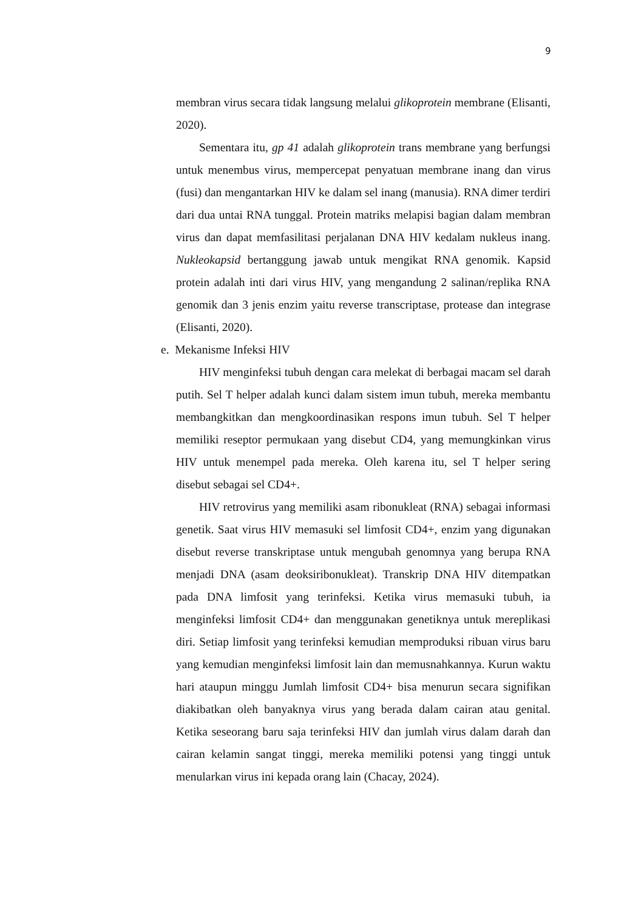9
membran virus secara tidak langsung melalui glikoprotein membrane (Elisanti, 2020).
Sementara itu, gp 41 adalah glikoprotein trans membrane yang berfungsi untuk menembus virus, mempercepat penyatuan membrane inang dan virus (fusi) dan mengantarkan HIV ke dalam sel inang (manusia). RNA dimer terdiri dari dua untai RNA tunggal. Protein matriks melapisi bagian dalam membran virus dan dapat memfasilitasi perjalanan DNA HIV kedalam nukleus inang. Nukleokapsid bertanggung jawab untuk mengikat RNA genomik. Kapsid protein adalah inti dari virus HIV, yang mengandung 2 salinan/replika RNA genomik dan 3 jenis enzim yaitu reverse transcriptase, protease dan integrase (Elisanti, 2020).
e. Mekanisme Infeksi HIV
HIV menginfeksi tubuh dengan cara melekat di berbagai macam sel darah putih. Sel T helper adalah kunci dalam sistem imun tubuh, mereka membantu membangkitkan dan mengkoordinasikan respons imun tubuh. Sel T helper memiliki reseptor permukaan yang disebut CD4, yang memungkinkan virus HIV untuk menempel pada mereka. Oleh karena itu, sel T helper sering disebut sebagai sel CD4+.
HIV retrovirus yang memiliki asam ribonukleat (RNA) sebagai informasi genetik. Saat virus HIV memasuki sel limfosit CD4+, enzim yang digunakan disebut reverse transkriptase untuk mengubah genomnya yang berupa RNA menjadi DNA (asam deoksiribonukleat). Transkrip DNA HIV ditempatkan pada DNA limfosit yang terinfeksi. Ketika virus memasuki tubuh, ia menginfeksi limfosit CD4+ dan menggunakan genetiknya untuk mereplikasi diri. Setiap limfosit yang terinfeksi kemudian memproduksi ribuan virus baru yang kemudian menginfeksi limfosit lain dan memusnahkannya. Kurun waktu hari ataupun minggu Jumlah limfosit CD4+ bisa menurun secara signifikan diakibatkan oleh banyaknya virus yang berada dalam cairan atau genital. Ketika seseorang baru saja terinfeksi HIV dan jumlah virus dalam darah dan cairan kelamin sangat tinggi, mereka memiliki potensi yang tinggi untuk menularkan virus ini kepada orang lain (Chacay, 2024).